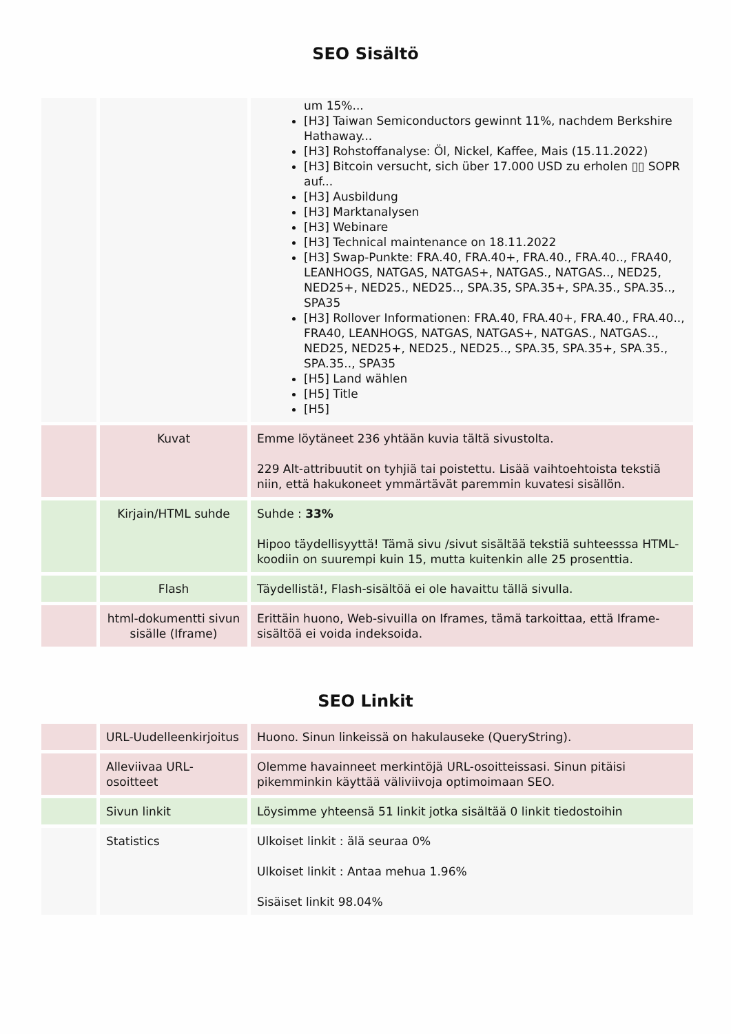SEO Sisältö
| | | um 15%... [H3] Taiwan Semiconductors gewinnt 11%, nachdem Berkshire Hathaway... [H3] Rohstoffanalyse: Öl, Nickel, Kaffee, Mais (15.11.2022) [H3] Bitcoin versucht, sich über 17.000 USD zu erholen ▯▯ SOPR auf... [H3] Ausbildung [H3] Marktanalysen [H3] Webinare [H3] Technical maintenance on 18.11.2022 [H3] Swap-Punkte: FRA.40, FRA.40+, FRA.40., FRA.40.., FRA40, LEANHOGS, NATGAS, NATGAS+, NATGAS., NATGAS.., NED25, NED25+, NED25., NED25.., SPA.35, SPA.35+, SPA.35., SPA.35.., SPA35 [H3] Rollover Informationen: FRA.40, FRA.40+, FRA.40., FRA.40.., FRA40, LEANHOGS, NATGAS, NATGAS+, NATGAS., NATGAS.., NED25, NED25+, NED25., NED25.., SPA.35, SPA.35+, SPA.35., SPA.35.., SPA35 [H5] Land wählen [H5] Title [H5] |
| | Kuvat | Emme löytäneet 236 yhtään kuvia tältä sivustolta. 229 Alt-attribuutit on tyhjiä tai poistettu. Lisää vaihtoehtoista tekstiä niin, että hakukoneet ymmärtävät paremmin kuvatesi sisällön. |
| | Kirjain/HTML suhde | Suhde : 33% Hipoo täydellisyyttä! Tämä sivu /sivut sisältää tekstiä suhteesssa HTML-koodiin on suurempi kuin 15, mutta kuitenkin alle 25 prosenttia. |
| | Flash | Täydellistä!, Flash-sisältöä ei ole havaittu tällä sivulla. |
| | html-dokumentti sivun sisälle (Iframe) | Erittäin huono, Web-sivuilla on Iframes, tämä tarkoittaa, että Iframe-sisältöä ei voida indeksoida. |
SEO Linkit
| | URL-Uudelleenkirjoitus | Huono. Sinun linkeissä on hakulauseke (QueryString). |
| | Alleviivaa URL-osoitteet | Olemme havainneet merkintöjä URL-osoitteissasi. Sinun pitäisi pikemminkin käyttää väliviivoja optimoimaan SEO. |
| | Sivun linkit | Löysimme yhteensä 51 linkit jotka sisältää 0 linkit tiedostoihin |
| | Statistics | Ulkoiset linkit : älä seuraa 0% Ulkoiset linkit : Antaa mehua 1.96% Sisäiset linkit 98.04% |